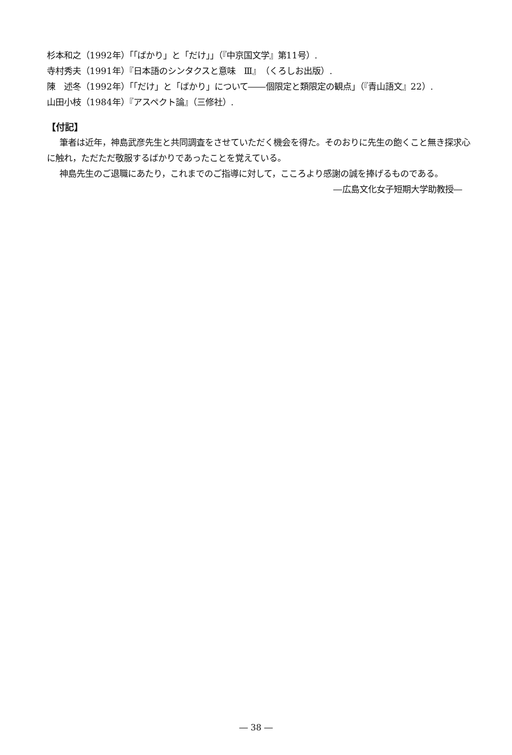杉本和之（1992年）「「ばかり」と「だけ」」（『中京国文学』第11号）.
寺村秀夫（1991年）『日本語のシンタクスと意味　Ⅲ』（くろしお出版）.
陳　述冬（1992年）「「だけ」と「ばかり」について――個限定と類限定の観点」（『青山語文』22）.
山田小枝（1984年）『アスペクト論』（三修社）.
【付記】
筆者は近年，神島武彦先生と共同調査をさせていただく機会を得た。そのおりに先生の飽くこと無き探求心に触れ，ただただ敬服するばかりであったことを覚えている。
神島先生のご退職にあたり，これまでのご指導に対して，こころより感謝の誠を捧げるものである。
―広島文化女子短期大学助教授―
― 38 ―